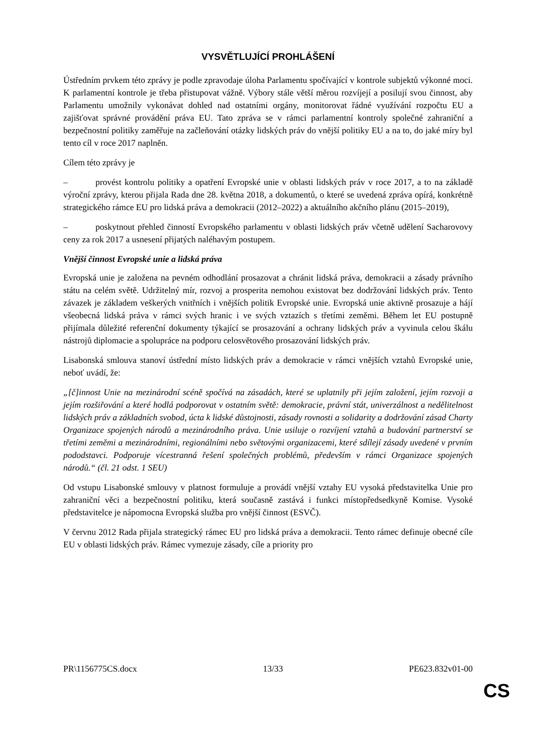VYSVĚTLUJÍCÍ PROHLÁŠENÍ
Ústředním prvkem této zprávy je podle zpravodaje úloha Parlamentu spočívající v kontrole subjektů výkonné moci. K parlamentní kontrole je třeba přistupovat vážně. Výbory stále větší měrou rozvíjejí a posilují svou činnost, aby Parlamentu umožnily vykonávat dohled nad ostatními orgány, monitorovat řádné využívání rozpočtu EU a zajišťovat správné provádění práva EU. Tato zpráva se v rámci parlamentní kontroly společné zahraniční a bezpečnostní politiky zaměřuje na začleňování otázky lidských práv do vnější politiky EU a na to, do jaké míry byl tento cíl v roce 2017 naplněn.
Cílem této zprávy je
– provést kontrolu politiky a opatření Evropské unie v oblasti lidských práv v roce 2017, a to na základě výroční zprávy, kterou přijala Rada dne 28. května 2018, a dokumentů, o které se uvedená zpráva opírá, konkrétně strategického rámce EU pro lidská práva a demokracii (2012–2022) a aktuálního akčního plánu (2015–2019),
– poskytnout přehled činností Evropského parlamentu v oblasti lidských práv včetně udělení Sacharovovy ceny za rok 2017 a usnesení přijatých naléhavým postupem.
Vnější činnost Evropské unie a lidská práva
Evropská unie je založena na pevném odhodlání prosazovat a chránit lidská práva, demokracii a zásady právního státu na celém světě. Udržitelný mír, rozvoj a prosperita nemohou existovat bez dodržování lidských práv. Tento závazek je základem veškerých vnitřních i vnějších politik Evropské unie. Evropská unie aktivně prosazuje a hájí všeobecná lidská práva v rámci svých hranic i ve svých vztazích s třetími zeměmi. Během let EU postupně přijímala důležité referenční dokumenty týkající se prosazování a ochrany lidských práv a vyvinula celou škálu nástrojů diplomacie a spolupráce na podporu celosvětového prosazování lidských práv.
Lisabonská smlouva stanoví ústřední místo lidských práv a demokracie v rámci vnějších vztahů Evropské unie, neboť uvádí, že:
„[č]innost Unie na mezinárodní scéně spočívá na zásadách, které se uplatnily při jejím založení, jejím rozvoji a jejím rozšiřování a které hodlá podporovat v ostatním světě: demokracie, právní stát, univerzálnost a nedělitelnost lidských práv a základních svobod, úcta k lidské důstojnosti, zásady rovnosti a solidarity a dodržování zásad Charty Organizace spojených národů a mezinárodního práva. Unie usiluje o rozvíjení vztahů a budování partnerství se třetími zeměmi a mezinárodními, regionálními nebo světovými organizacemi, které sdílejí zásady uvedené v prvním pododstavci. Podporuje vícestranná řešení společných problémů, především v rámci Organizace spojených národů.“ (čl. 21 odst. 1 SEU)
Od vstupu Lisabonské smlouvy v platnost formuluje a provádí vnější vztahy EU vysoká představitelka Unie pro zahraniční věci a bezpečnostní politiku, která současně zastává i funkci místopředsedkyně Komise. Vysoké představitelce je nápomocna Evropská služba pro vnější činnost (ESVČ).
V červnu 2012 Rada přijala strategický rámec EU pro lidská práva a demokracii. Tento rámec definuje obecné cíle EU v oblasti lidských práv. Rámec vymezuje zásady, cíle a priority pro
PR\1156775CS.docx 13/33 PE623.832v01-00
CS